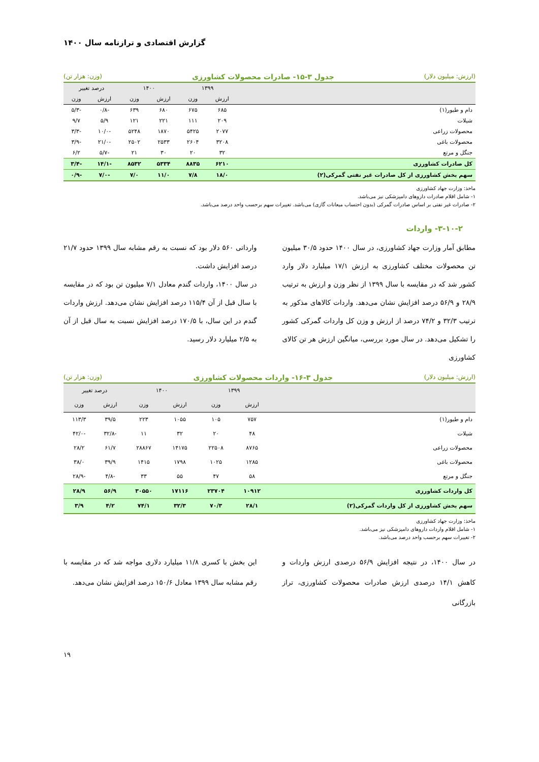گزارش اقتصادی و ترازنامه سال ۱۴۰۰
(ارزش: میلیون دلار) جدول ۳-۱۵- صادرات محصولات کشاورزی (وزن: هزار تن)
| | ۱۳۹۹ | | ۱۴۰۰ | | درصد تغییر | |
| --- | --- | --- | --- | --- | --- | --- |
| | ارزش | وزن | ارزش | وزن | ارزش | وزن |
| دام و طیور(۱) | ۶۸۵ | ۶۷۵ | ۶۸۰ | ۶۳۹ | -۰/۸ | -۵/۳ |
| شیلات | ۲۰۹ | ۱۱۱ | ۲۲۱ | ۱۲۱ | ۵/۹ | ۹/۷ |
| محصولات زراعی | ۲۰۷۷ | ۵۴۲۵ | ۱۸۷۰ | ۵۲۴۸ | -۱۰/۰ | -۳/۳ |
| محصولات باغی | ۳۲۰۸ | ۲۶۰۴ | ۲۵۳۳ | ۲۵۰۲ | -۲۱/۰ | -۳/۹ |
| جنگل و مرتع | ۳۲ | ۲۰ | ۳۰ | ۲۱ | -۵/۷ | ۶/۲ |
| کل صادرات کشاورزی | ۶۲۱۰ | ۸۸۳۵ | ۵۳۳۴ | ۸۵۳۲ | -۱۴/۱ | -۳/۴ |
| سهم بخش کشاورزی از کل صادرات غیر نفتی گمرکی(۲) | ۱۸/۰ | ۷/۸ | ۱۱/۰ | ۷/۰ | -۷/۰ | -۰/۹ |
ماخذ: وزارت جهاد کشاورزی
۱- شامل اقلام صادرات داروهای دامپزشکی نیز می‌باشد.
۲- صادرات غیر نفتی بر اساس صادرات گمرکی (بدون احتساب میعانات گازی) می‌باشد. تغییرات سهم برحسب واحد درصد می‌باشد.
۳-۱۰-۲- واردات
مطابق آمار وزارت جهاد کشاورزی، در سال ۱۴۰۰ حدود ۳۰/۵ میلیون تن محصولات مختلف کشاورزی به ارزش ۱۷/۱ میلیارد دلار وارد کشور شد که در مقایسه با سال ۱۳۹۹ از نظر وزن و ارزش به ترتیب ۲۸/۹ و ۵۶/۹ درصد افزایش نشان می‌دهد. واردات کالاهای مذکور به ترتیب ۳۲/۳ و ۷۴/۲ درصد از ارزش و وزن کل واردات گمرکی کشور را تشکیل می‌دهد. در سال مورد بررسی، میانگین ارزش هر تن کالای کشاورزی
وارداتی ۵۶۰ دلار بود که نسبت به رقم مشابه سال ۱۳۹۹ حدود ۲۱/۷ درصد افزایش داشت.
در سال ۱۴۰۰، واردات گندم معادل ۷/۱ میلیون تن بود که در مقایسه با سال قبل از آن ۱۱۵/۴ درصد افزایش نشان می‌دهد. ارزش واردات گندم در این سال، با ۱۷۰/۵ درصد افزایش نسبت به سال قبل از آن به ۲/۵ میلیارد دلار رسید.
(ارزش: میلیون دلار) جدول ۳-۱۶- واردات محصولات کشاورزی (وزن: هزار تن)
| | ۱۳۹۹ | | ۱۴۰۰ | | درصد تغییر | |
| --- | --- | --- | --- | --- | --- | --- |
| | ارزش | وزن | ارزش | وزن | ارزش | وزن |
| دام و طیور(۱) | ۷۵۷ | ۱۰۵ | ۱۰۵۵ | ۲۲۳ | ۳۹/۵ | ۱۱۳/۳ |
| شیلات | ۴۸ | ۲۰ | ۳۲ | ۱۱ | -۳۲/۸ | -۴۲/۰ |
| محصولات زراعی | ۸۷۶۵ | ۲۲۵۰۸ | ۱۴۱۷۵ | ۲۸۸۶۷ | ۶۱/۷ | ۲۸/۲ |
| محصولات باغی | ۱۲۸۵ | ۱۰۲۵ | ۱۷۹۸ | ۱۴۱۵ | ۳۹/۹ | ۳۸/۰ |
| جنگل و مرتع | ۵۸ | ۴۷ | ۵۵ | ۳۳ | -۴/۸ | -۲۸/۹ |
| کل واردات کشاورزی | ۱۰۹۱۲ | ۲۳۷۰۴ | ۱۷۱۱۶ | ۳۰۵۵۰ | ۵۶/۹ | ۲۸/۹ |
| سهم بخش کشاورزی از کل واردات گمرکی(۲) | ۲۸/۱ | ۷۰/۳ | ۳۲/۳ | ۷۴/۱ | ۴/۲ | ۳/۹ |
ماخذ: وزارت جهاد کشاورزی
۱- شامل اقلام واردات داروهای دامپزشکی نیز می‌باشد.
۲- تغییرات سهم برحسب واحد درصد می‌باشد.
در سال ۱۴۰۰، در نتیجه افزایش ۵۶/۹ درصدی ارزش واردات و کاهش ۱۴/۱ درصدی ارزش صادرات محصولات کشاورزی، تراز بازرگانی
این بخش با کسری ۱۱/۸ میلیارد دلاری مواجه شد که در مقایسه با رقم مشابه سال ۱۳۹۹ معادل ۱۵۰/۶ درصد افزایش نشان می‌دهد.
۱۹